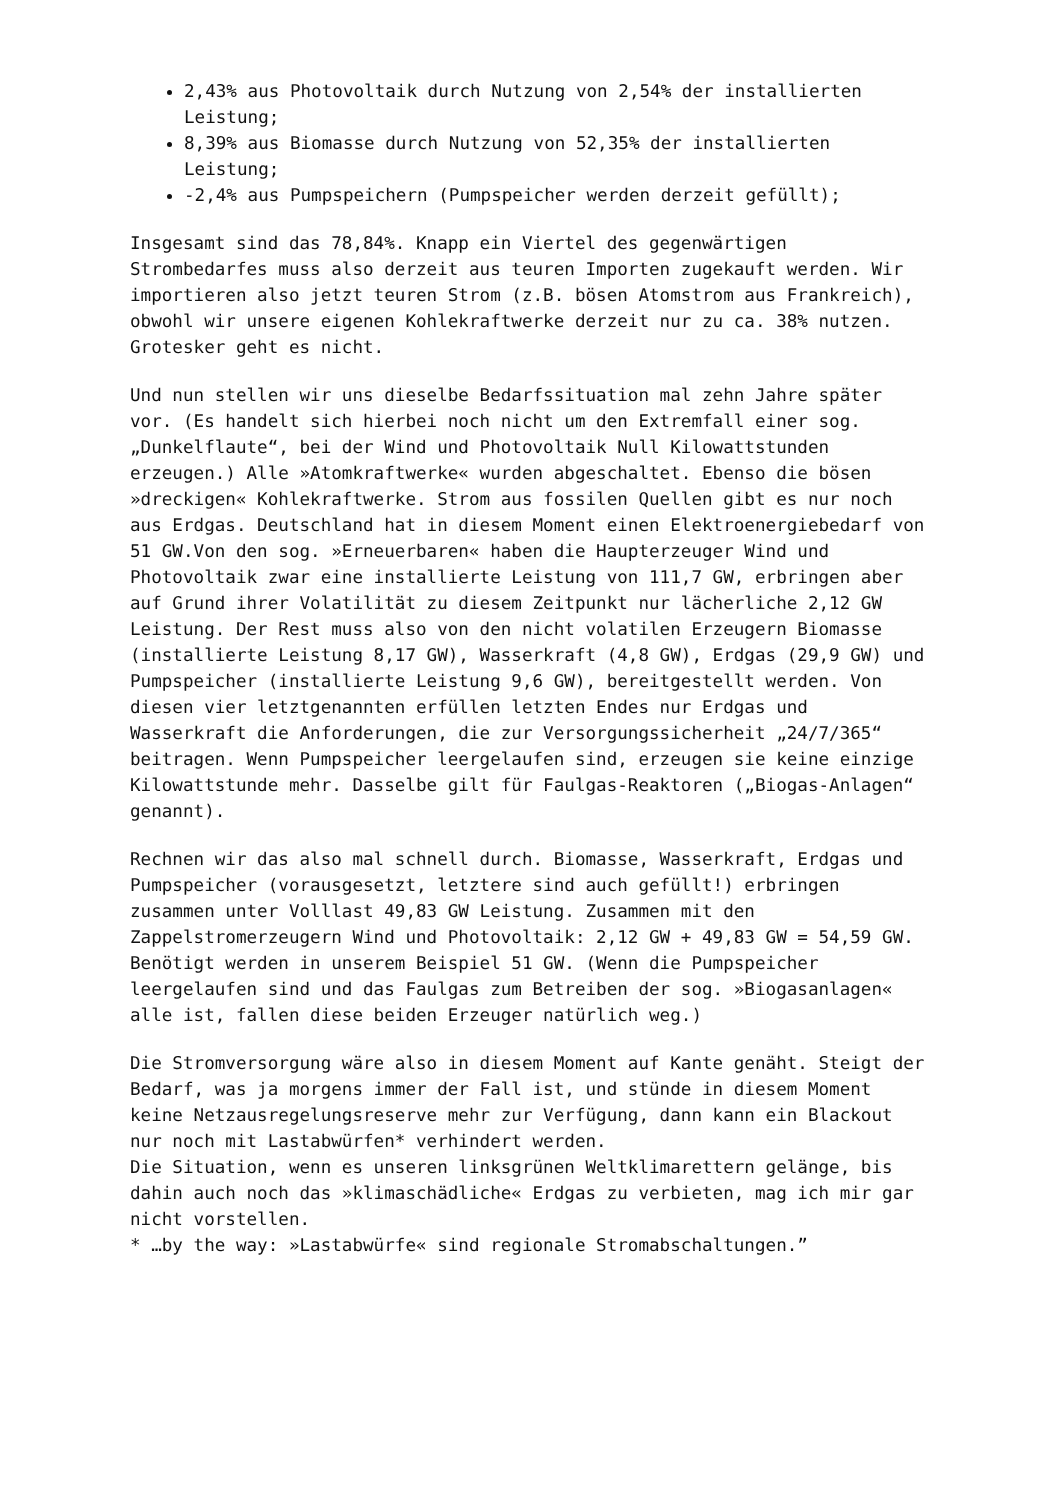2,43% aus Photovoltaik durch Nutzung von 2,54% der installierten Leistung;
8,39% aus Biomasse durch Nutzung von 52,35% der installierten Leistung;
-2,4% aus Pumpspeichern (Pumpspeicher werden derzeit gefüllt);
Insgesamt sind das 78,84%. Knapp ein Viertel des gegenwärtigen Strombedarfes muss also derzeit aus teuren Importen zugekauft werden. Wir importieren also jetzt teuren Strom (z.B. bösen Atomstrom aus Frankreich), obwohl wir unsere eigenen Kohlekraftwerke derzeit nur zu ca. 38% nutzen. Grotesker geht es nicht.
Und nun stellen wir uns dieselbe Bedarfssituation mal zehn Jahre später vor. (Es handelt sich hierbei noch nicht um den Extremfall einer sog. „Dunkelflaute“, bei der Wind und Photovoltaik Null Kilowattstunden erzeugen.) Alle »Atomkraftwerke« wurden abgeschaltet. Ebenso die bösen »dreckigen« Kohlekraftwerke. Strom aus fossilen Quellen gibt es nur noch aus Erdgas. Deutschland hat in diesem Moment einen Elektroenergiebedarf von 51 GW.Von den sog. »Erneuerbaren« haben die Haupterzeuger Wind und Photovoltaik zwar eine installierte Leistung von 111,7 GW, erbringen aber auf Grund ihrer Volatilität zu diesem Zeitpunkt nur lächerliche 2,12 GW Leistung. Der Rest muss also von den nicht volatilen Erzeugern Biomasse (installierte Leistung 8,17 GW), Wasserkraft (4,8 GW), Erdgas (29,9 GW) und Pumpspeicher (installierte Leistung 9,6 GW), bereitgestellt werden. Von diesen vier letztgenannten erfüllen letzten Endes nur Erdgas und Wasserkraft die Anforderungen, die zur Versorgungssicherheit „24/7/365“ beitragen. Wenn Pumpspeicher leergelaufen sind, erzeugen sie keine einzige Kilowattstunde mehr. Dasselbe gilt für Faulgas-Reaktoren („Biogas-Anlagen“ genannt).
Rechnen wir das also mal schnell durch. Biomasse, Wasserkraft, Erdgas und Pumpspeicher (vorausgesetzt, letztere sind auch gefüllt!) erbringen zusammen unter Volllast 49,83 GW Leistung. Zusammen mit den Zappelstromerzeugern Wind und Photovoltaik: 2,12 GW + 49,83 GW = 54,59 GW. Benötigt werden in unserem Beispiel 51 GW. (Wenn die Pumpspeicher leergelaufen sind und das Faulgas zum Betreiben der sog. »Biogasanlagen« alle ist, fallen diese beiden Erzeuger natürlich weg.)
Die Stromversorgung wäre also in diesem Moment auf Kante genäht. Steigt der Bedarf, was ja morgens immer der Fall ist, und stünde in diesem Moment keine Netzausregelungsreserve mehr zur Verfügung, dann kann ein Blackout nur noch mit Lastabwürfen* verhindert werden.
Die Situation, wenn es unseren linksgrünen Weltklimarettern gelänge, bis dahin auch noch das »klimaschädliche« Erdgas zu verbieten, mag ich mir gar nicht vorstellen.
* …by the way: »Lastabwürfe« sind regionale Stromabschaltungen.”